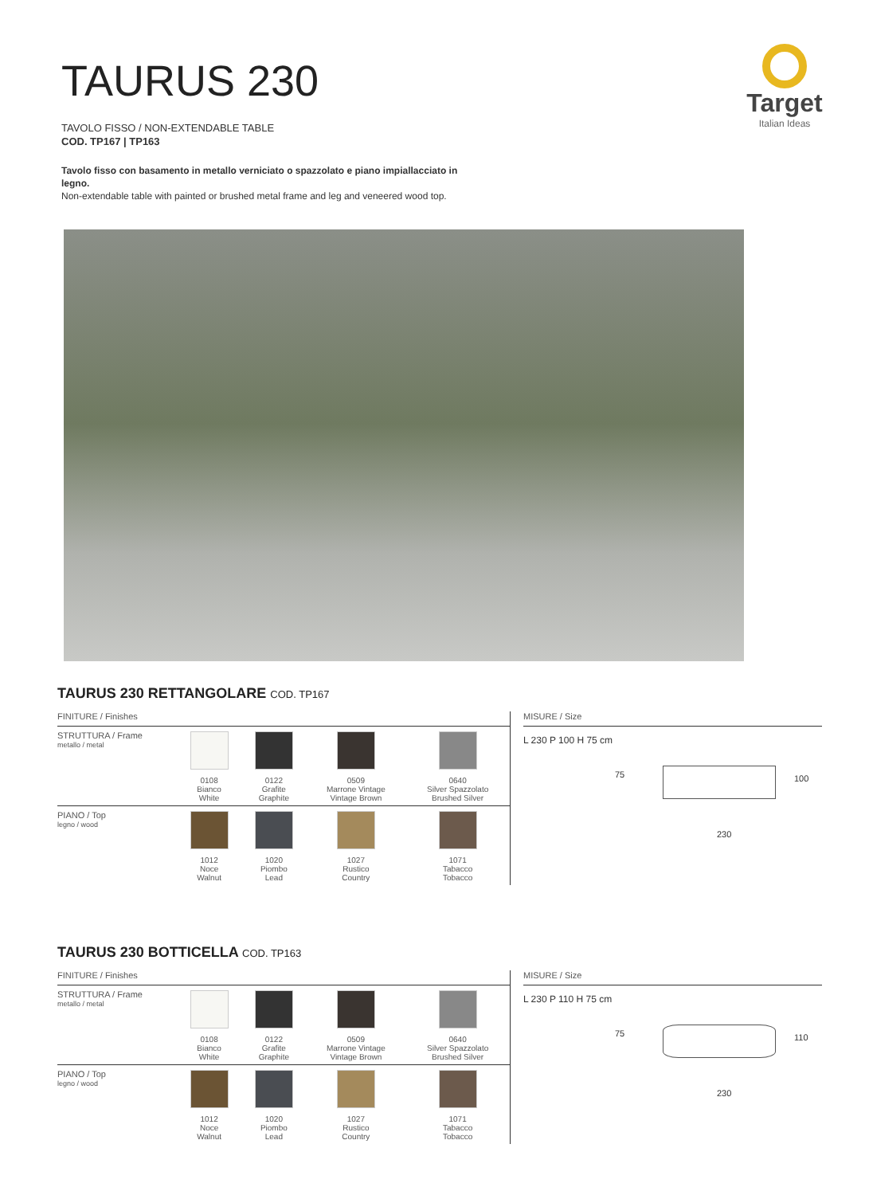TAURUS 230
TAVOLO FISSO / NON-EXTENDABLE TABLE
COD. TP167 | TP163
Tavolo fisso con basamento in metallo verniciato o spazzolato e piano impiallacciato in legno.
Non-extendable table with painted or brushed metal frame and leg and veneered wood top.
Target
Italian Ideas
TAURUS 230 RETTANGOLARE COD. TP167
FINITURE / Finishes
| STRUTTURA / Frame metallo / metal | 0108 Bianco White | 0122 Grafite Graphite | 0509 Marrone Vintage Vintage Brown | 0640 Silver Spazzolato Brushed Silver |
| PIANO / Top legno / wood | 1012 Noce Walnut | 1020 Piombo Lead | 1027 Rustico Country | 1071 Tabacco Tobacco |
MISURE / Size
L 230 P 100 H 75 cm
75 100
230
TAURUS 230 BOTTICELLA COD. TP163
FINITURE / Finishes
| STRUTTURA / Frame metallo / metal | 0108 Bianco White | 0122 Grafite Graphite | 0509 Marrone Vintage Vintage Brown | 0640 Silver Spazzolato Brushed Silver |
| PIANO / Top legno / wood | 1012 Noce Walnut | 1020 Piombo Lead | 1027 Rustico Country | 1071 Tabacco Tobacco |
MISURE / Size
L 230 P 110 H 75 cm
75 110
230